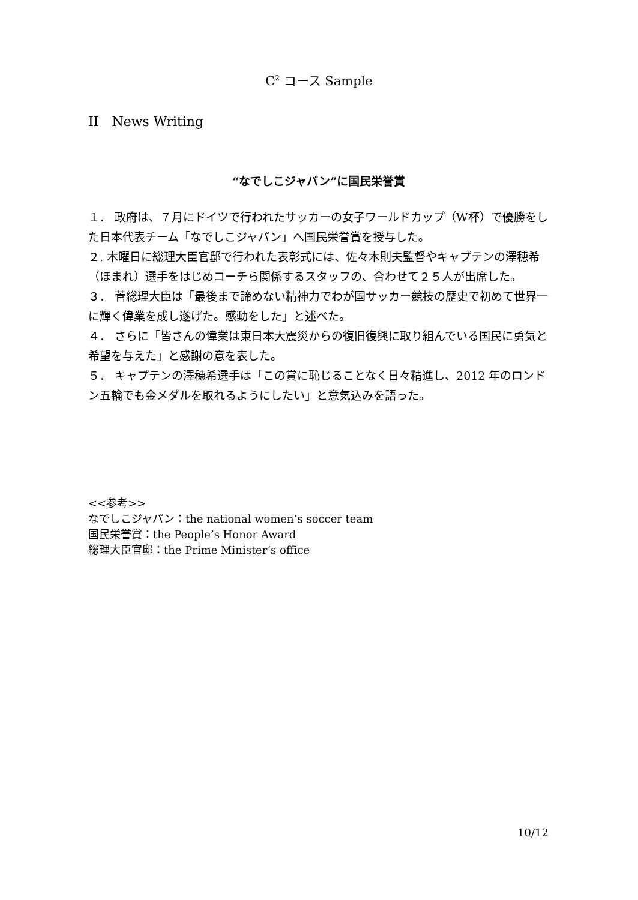C<sup>2</sup> コース Sample
II　News Writing
“なでしこジャパン”に国民栄誉賞
１． 政府は、７月にドイツで行われたサッカーの女子ワールドカップ（W杯）で優勝をした日本代表チーム「なでしこジャパン」へ国民栄誉賞を授与した。
２. 木曜日に総理大臣官邸で行われた表彰式には、佐々木則夫監督やキャプテンの澤穂希（ほまれ）選手をはじめコーチら関係するスタッフの、合わせて２５人が出席した。
３． 菅総理大臣は「最後まで諦めない精神力でわが国サッカー競技の歴史で初めて世界一に輝く偉業を成し遂げた。感動をした」と述べた。
４． さらに「皆さんの偉業は東日本大震災からの復旧復興に取り組んでいる国民に勇気と希望を与えた」と感謝の意を表した。
５． キャプテンの澤穂希選手は「この賞に恥じることなく日々精進し、2012 年のロンドン五輪でも金メダルを取れるようにしたい」と意気込みを語った。
<<参考>>
なでしこジャパン：the national women’s soccer team
国民栄誉賞：the People’s Honor Award
総理大臣官邸：the Prime Minister’s office
10/12